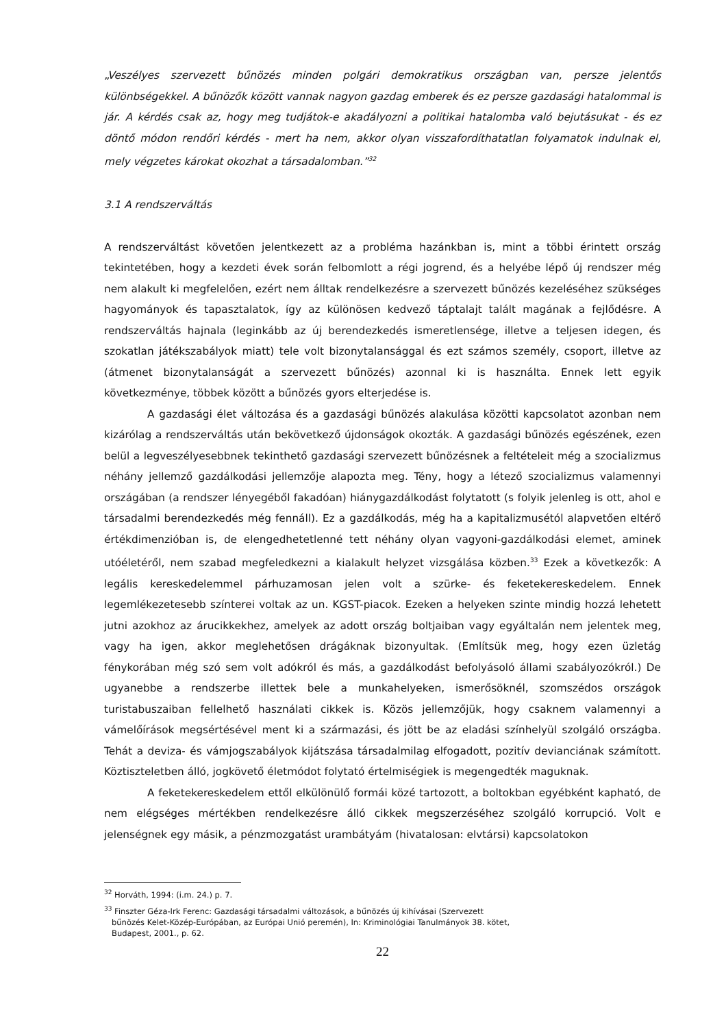„Veszélyes szervezett bűnözés minden polgári demokratikus országban van, persze jelentős különbségekkel. A bűnözők között vannak nagyon gazdag emberek és ez persze gazdasági hatalommal is jár. A kérdés csak az, hogy meg tudjátok-e akadályozni a politikai hatalomba való bejutásukat - és ez döntő módon rendőri kérdés - mert ha nem, akkor olyan visszafordíthatatlan folyamatok indulnak el, mely végzetes károkat okozhat a társadalomban.”<sup>32</sup>
3.1 A rendszerváltás
A rendszerváltást követően jelentkezett az a probléma hazánkban is, mint a többi érintett ország tekintetében, hogy a kezdeti évek során felbomlott a régi jogrend, és a helyébe lépő új rendszer még nem alakult ki megfelelően, ezért nem álltak rendelkezésre a szervezett bűnözés kezeléséhez szükséges hagyományok és tapasztalatok, így az különösen kedvező táptalajt talált magának a fejlődésre. A rendszerváltás hajnala (leginkább az új berendezkedés ismeretlensége, illetve a teljesen idegen, és szokatlan játékszabályok miatt) tele volt bizonytalansággal és ezt számos személy, csoport, illetve az (átmenet bizonytalanságát a szervezett bűnözés) azonnal ki is használta. Ennek lett egyik következménye, többek között a bűnözés gyors elterjedése is.
A gazdasági élet változása és a gazdasági bűnözés alakulása közötti kapcsolatot azonban nem kizárólag a rendszerváltás után bekövetkező újdonságok okozták. A gazdasági bűnözés egészének, ezen belül a legveszélyesebbnek tekinthető gazdasági szervezett bűnözésnek a feltételeit még a szocializmus néhány jellemző gazdálkodási jellemzője alapozta meg. Tény, hogy a létező szocializmus valamennyi országában (a rendszer lényegéből fakadóan) hiánygazdálkodást folytatott (s folyik jelenleg is ott, ahol e társadalmi berendezkedés még fennáll). Ez a gazdálkodás, még ha a kapitalizmusétól alapvetően eltérő értékdimenzióban is, de elengedhetetlenné tett néhány olyan vagyoni-gazdálkodási elemet, aminek utóéletéről, nem szabad megfeledkezni a kialakult helyzet vizsgálása közben.<sup>33</sup> Ezek a következők: A legális kereskedelemmel párhuzamosan jelen volt a szürke- és feketekereskedelem. Ennek legemlékezetesebb színterei voltak az un. KGST-piacok. Ezeken a helyeken szinte mindig hozzá lehetett jutni azokhoz az árucikkekhez, amelyek az adott ország boltjaiban vagy egyáltalán nem jelentek meg, vagy ha igen, akkor meglehetősen drágáknak bizonyultak. (Említsük meg, hogy ezen üzletág fénykorában még szó sem volt adókról és más, a gazdálkodást befolyásoló állami szabályozókról.) De ugyanebbe a rendszerbe illettek bele a munkahelyeken, ismerősöknél, szomszédos országok turistabuszaiban fellelhető használati cikkek is. Közös jellemzőjük, hogy csaknem valamennyi a vámelőírások megsértésével ment ki a származási, és jött be az eladási színhelyül szolgáló országba. Tehát a deviza- és vámjogszabályok kijátszása társadalmilag elfogadott, pozitív devianciának számított. Köztiszteletben álló, jogkövető életmódot folytató értelmiségiek is megengedték maguknak.
A feketekereskedelem ettől elkülönülő formái közé tartozott, a boltokban egyébként kapható, de nem elégséges mértékben rendelkezésre álló cikkek megszerzéséhez szolgáló korrupció. Volt e jelenségnek egy másik, a pénzmozgatást urambátyám (hivatalosan: elvtársi) kapcsolatokon
<sup>32</sup> Horváth, 1994: (i.m. 24.) p. 7.
<sup>33</sup> Finszter Géza-Irk Ferenc: Gazdasági társadalmi változások, a bűnözés új kihívásai (Szervezett
bűnözés Kelet-Közép-Európában, az Európai Unió peremén), In: Kriminológiai Tanulmányok 38. kötet,
Budapest, 2001., p. 62.
22